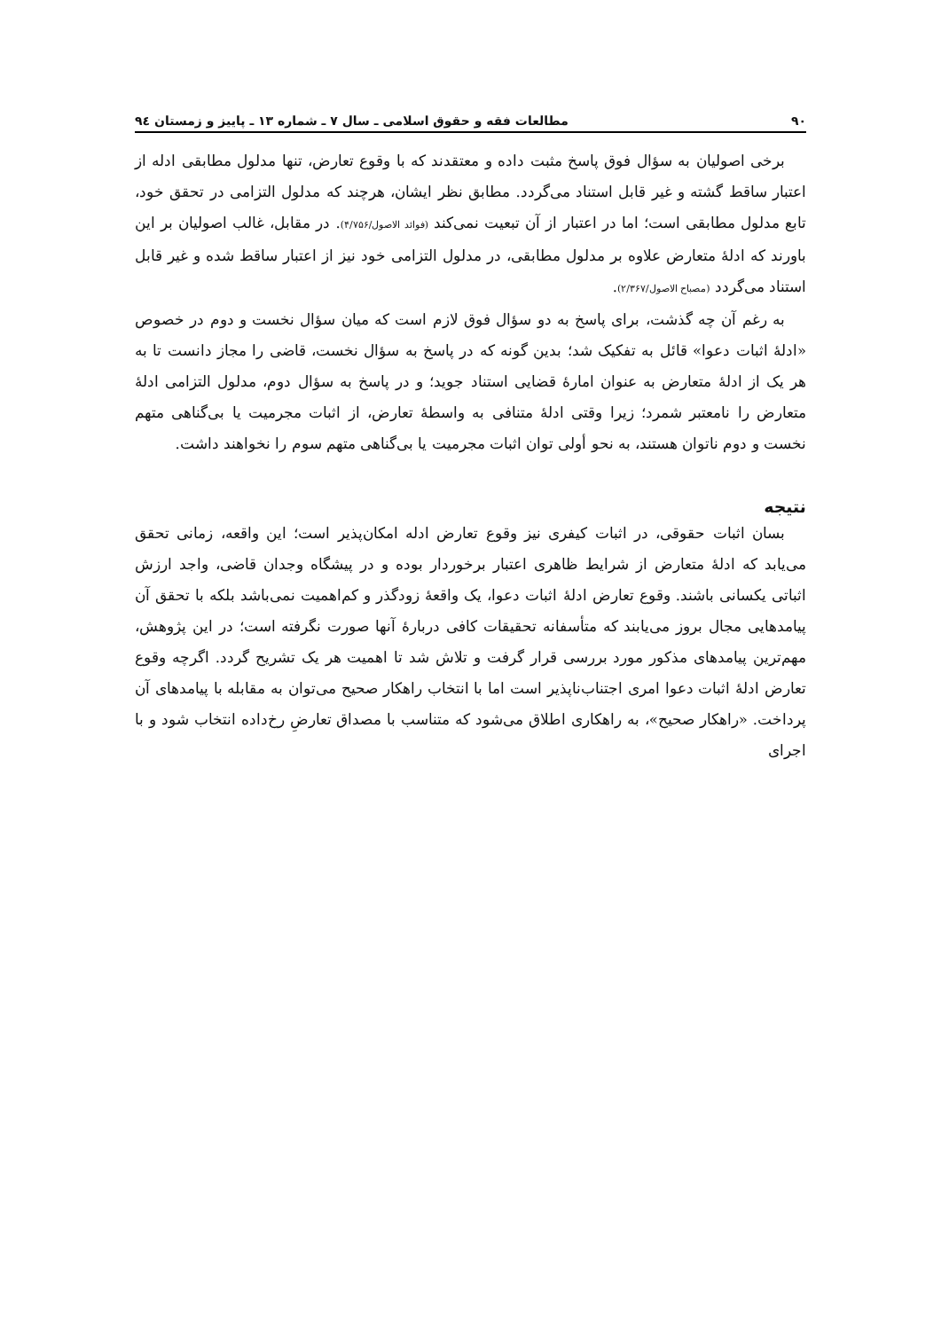۹۰ مطالعات فقه و حقوق اسلامی ـ سال ۷ ـ شماره ۱۳ ـ پاییز و زمستان ۹٤
برخی اصولیان به سؤال فوق پاسخ مثبت داده و معتقدند که با وقوع تعارض، تنها مدلول مطابقی ادله از اعتبار ساقط گشته و غیر قابل استناد می‌گردد. مطابق نظر ایشان، هرچند که مدلول التزامی در تحقق خود، تابع مدلول مطابقی است؛ اما در اعتبار از آن تبعیت نمی‌کند (فوائد الاصول/۴/۷۵۶). در مقابل، غالب اصولیان بر این باورند که ادلهٔ متعارض علاوه بر مدلول مطابقی، در مدلول التزامی خود نیز از اعتبار ساقط شده و غیر قابل استناد می‌گردد (مصباح الاصول/۲/۳۶۷).
به رغم آن چه گذشت، برای پاسخ به دو سؤال فوق لازم است که میان سؤال نخست و دوم در خصوص «ادلهٔ اثبات دعوا» قائل به تفکیک شد؛ بدین گونه که در پاسخ به سؤال نخست، قاضی را مجاز دانست تا به هر یک از ادلهٔ متعارض به عنوان امارهٔ قضایی استناد جوید؛ و در پاسخ به سؤال دوم، مدلول التزامی ادلهٔ متعارض را نامعتبر شمرد؛ زیرا وقتی ادلهٔ متنافی به واسطهٔ تعارض، از اثبات مجرمیت یا بی‌گناهی متهم نخست و دوم ناتوان هستند، به نحو أولی توان اثبات مجرمیت یا بی‌گناهی متهم سوم را نخواهند داشت.
نتیجه
بسان اثبات حقوقی، در اثبات کیفری نیز وقوع تعارض ادله امکان‌پذیر است؛ این واقعه، زمانی تحقق می‌یابد که ادلهٔ متعارض از شرایط ظاهری اعتبار برخوردار بوده و در پیشگاه وجدان قاضی، واجد ارزش اثباتی یکسانی باشند. وقوع تعارض ادلهٔ اثبات دعوا، یک واقعهٔ زودگذر و کم‌اهمیت نمی‌باشد بلکه با تحقق آن پیامدهایی مجال بروز می‌یابند که متأسفانه تحقیقات کافی دربارهٔ آنها صورت نگرفته است؛ در این پژوهش، مهم‌ترین پیامدهای مذکور مورد بررسی قرار گرفت و تلاش شد تا اهمیت هر یک تشریح گردد. اگرچه وقوع تعارض ادلهٔ اثبات دعوا امری اجتناب‌ناپذیر است اما با انتخاب راهکار صحیح می‌توان به مقابله با پیامدهای آن پرداخت. «راهکار صحیح»، به راهکاری اطلاق می‌شود که متناسب با مصداق تعارضِ رخ‌داده انتخاب شود و با اجرای